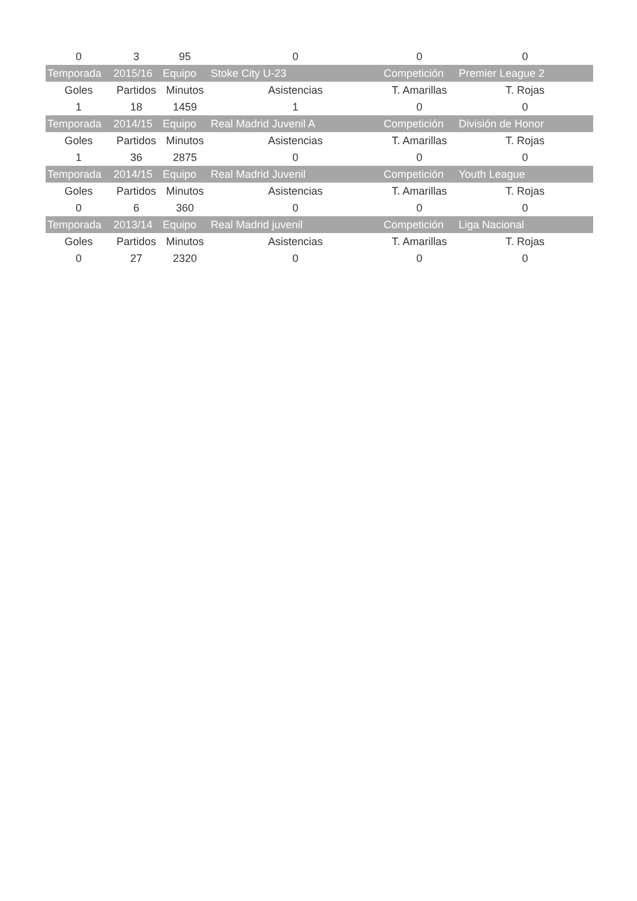| 0 | 3 | 95 | 0 | 0 | 0 |
| Temporada | 2015/16 | Equipo | Stoke City U-23 | Competición | Premier League 2 |
| Goles | Partidos | Minutos | Asistencias | T. Amarillas | T. Rojas |
| 1 | 18 | 1459 | 1 | 0 | 0 |
| Temporada | 2014/15 | Equipo | Real Madrid Juvenil A | Competición | División de Honor |
| Goles | Partidos | Minutos | Asistencias | T. Amarillas | T. Rojas |
| 1 | 36 | 2875 | 0 | 0 | 0 |
| Temporada | 2014/15 | Equipo | Real Madrid Juvenil | Competición | Youth League |
| Goles | Partidos | Minutos | Asistencias | T. Amarillas | T. Rojas |
| 0 | 6 | 360 | 0 | 0 | 0 |
| Temporada | 2013/14 | Equipo | Real Madrid juvenil | Competición | Liga Nacional |
| Goles | Partidos | Minutos | Asistencias | T. Amarillas | T. Rojas |
| 0 | 27 | 2320 | 0 | 0 | 0 |